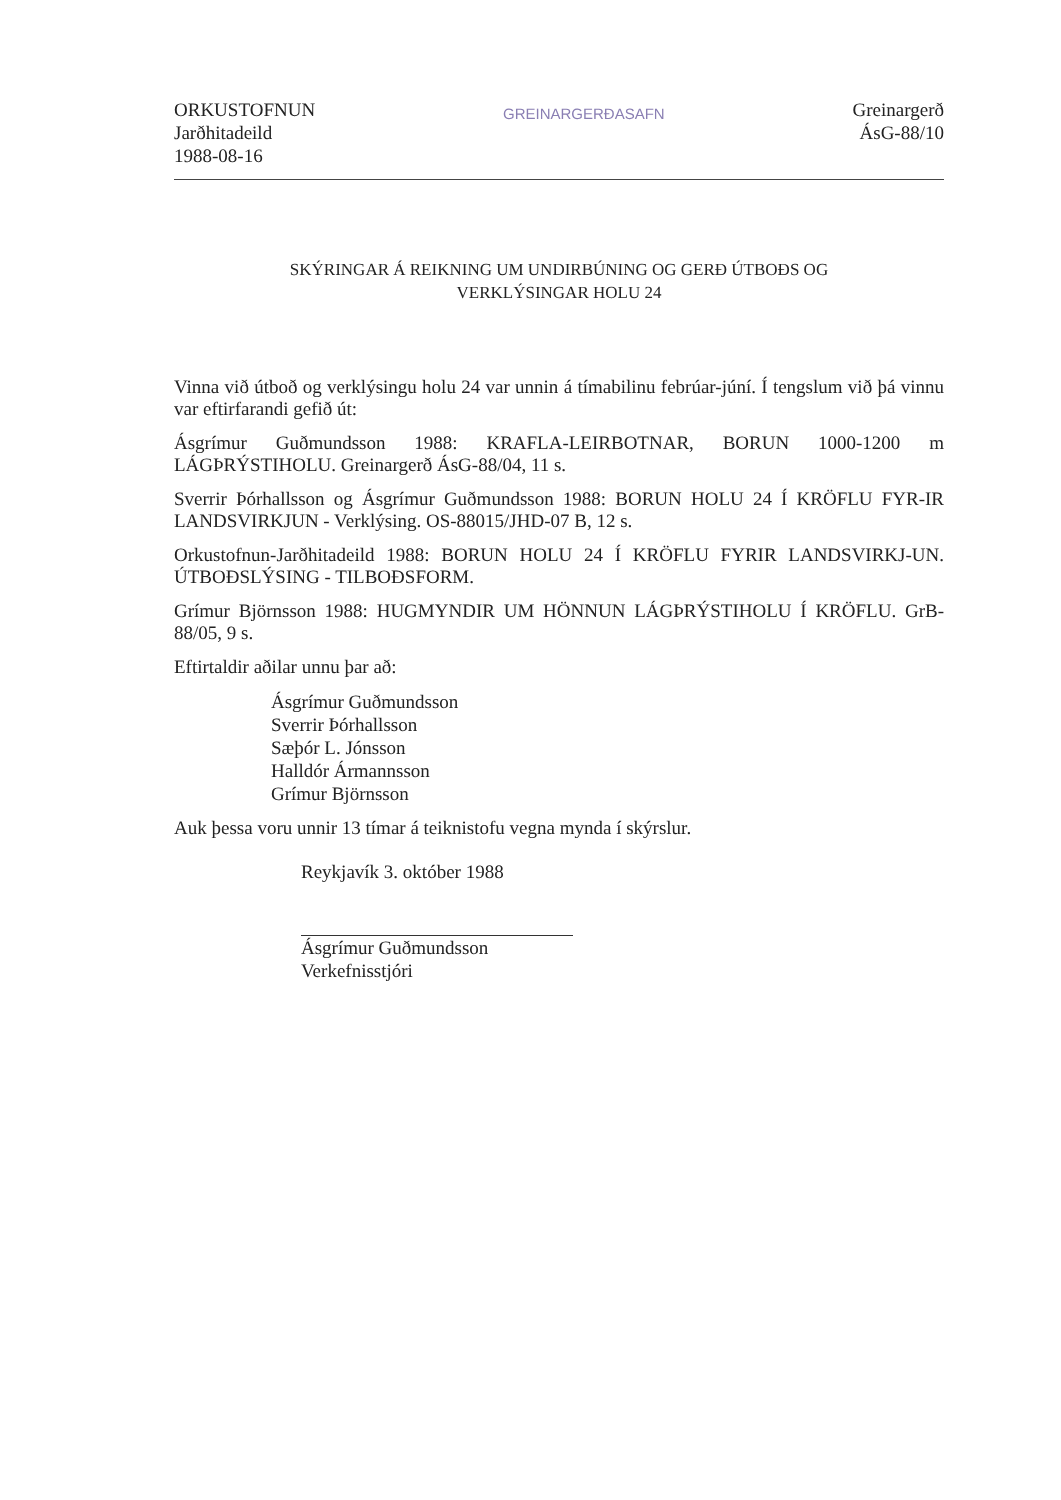ORKUSTOFNUN
Jarðhitadeild
1988-08-16
GREINARGERÐASAFN
Greinargerð
ÁsG-88/10
SKÝRINGAR Á REIKNING UM UNDIRBÚNING OG GERÐ ÚTBOÐS OG
VERKLÝSINGAR HOLU 24
Vinna við útboð og verklýsingu holu 24 var unnin á tímabilinu febrúar-júní. Í tengslum við þá vinnu var eftirfarandi gefið út:
Ásgrímur Guðmundsson 1988: KRAFLA-LEIRBOTNAR, BORUN 1000-1200 m LÁGÞRÝSTIHOLU. Greinargerð ÁsG-88/04, 11 s.
Sverrir Þórhallsson og Ásgrímur Guðmundsson 1988: BORUN HOLU 24 Í KRÖFLU FYR-IR LANDSVIRKJUN - Verklýsing. OS-88015/JHD-07 B, 12 s.
Orkustofnun-Jarðhitadeild 1988: BORUN HOLU 24 Í KRÖFLU FYRIR LANDSVIRKJ-UN. ÚTBOÐSLÝSING - TILBOÐSFORM.
Grímur Björnsson 1988: HUGMYNDIR UM HÖNNUN LÁGÞRÝSTIHOLU Í KRÖFLU. GrB-88/05, 9 s.
Eftirtaldir aðilar unnu þar að:
Ásgrímur Guðmundsson
Sverrir Þórhallsson
Sæþór L. Jónsson
Halldór Ármannsson
Grímur Björnsson
Auk þessa voru unnir 13 tímar á teiknistofu vegna mynda í skýrslur.
Reykjavík 3. október 1988
Ásgrímur Guðmundsson
Verkefnisstjóri